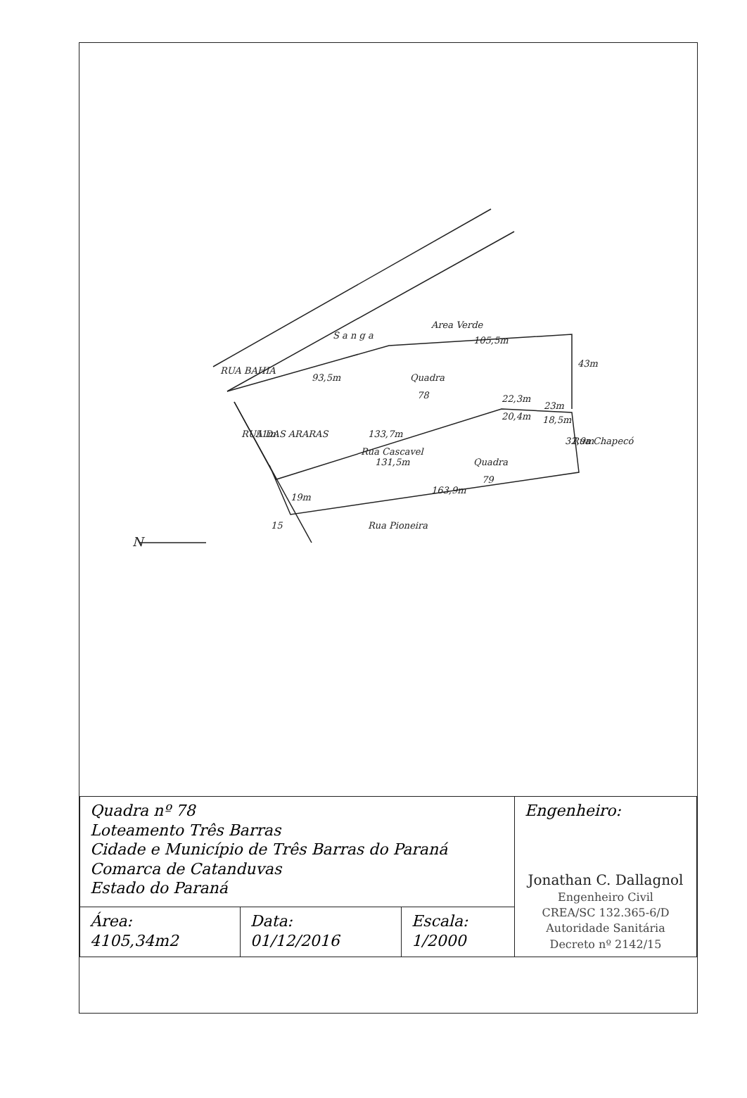RUA BAHIA
S a n g a
Area Verde
Quadra
78
Quadra
79
Rua Cascavel
Rua Pioneira
RUA DAS ARARAS
Rua Chapecó
93,5m
105,5m
43m
22,3m
23m
20,4m
18,5m
32,9m
133,7m
131,5m
163,9m
51m
19m
15
N
| Quadra nº 78 Loteamento Três Barras Cidade e Município de Três Barras do Paraná Comarca de Catanduvas Estado do Paraná | | | Engenheiro: Jonathan C. Dallagnol Engenheiro Civil CREA/SC 132.365-6/D Autoridade Sanitária Decreto nº 2142/15 |
| Área: 4105,34m2 | Data: 01/12/2016 | Escala: 1/2000 | |